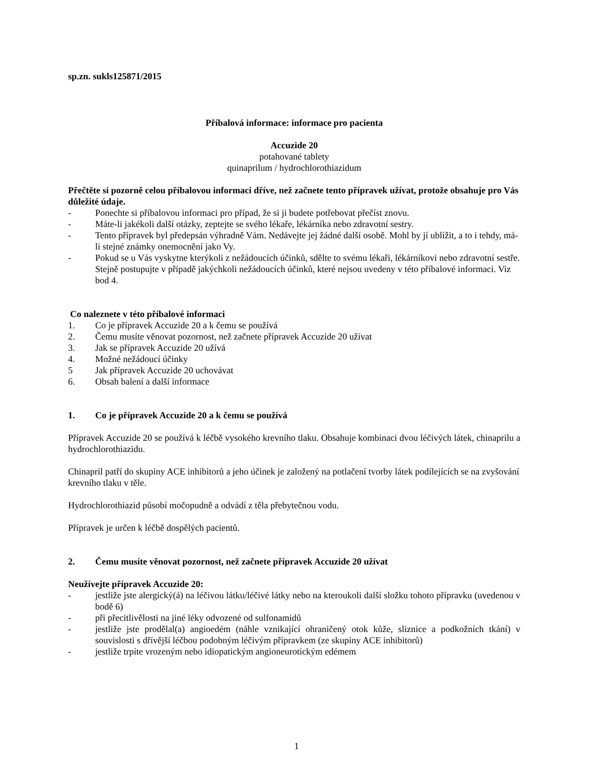sp.zn. sukls125871/2015
Příbalová informace: informace pro pacienta
Accuzide 20
potahované tablety
quinaprilum / hydrochlorothiazidum
Přečtěte si pozorně celou příbalovou informaci dříve, než začnete tento přípravek užívat, protože obsahuje pro Vás důležité údaje.
- Ponechte si příbalovou informaci pro případ, že si ji budete potřebovat přečíst znovu.
- Máte-li jakékoli další otázky, zeptejte se svého lékaře, lékárníka nebo zdravotní sestry.
- Tento přípravek byl předepsán výhradně Vám. Nedávejte jej žádné další osobě. Mohl by jí ublížit, a to i tehdy, má-li stejné známky onemocnění jako Vy.
- Pokud se u Vás vyskytne kterýkoli z nežádoucích účinků, sdělte to svému lékaři, lékárníkovi nebo zdravotní sestře. Stejně postupujte v případě jakýchkoli nežádoucích účinků, které nejsou uvedeny v této příbalové informaci. Viz bod 4.
Co naleznete v této příbalové informaci
1. Co je přípravek Accuzide 20 a k čemu se používá
2. Čemu musíte věnovat pozornost, než začnete přípravek Accuzide 20 užívat
3. Jak se přípravek Accuzide 20 užívá
4. Možné nežádoucí účinky
5 Jak přípravek Accuzide 20 uchovávat
6. Obsah balení a další informace
1. Co je přípravek Accuzide 20 a k čemu se používá
Přípravek Accuzide 20 se používá k léčbě vysokého krevního tlaku. Obsahuje kombinaci dvou léčivých látek, chinaprilu a hydrochlorothiazidu.
Chinapril patří do skupiny ACE inhibitorů a jeho účinek je založený na potlačení tvorby látek podílejících se na zvyšování krevního tlaku v těle.
Hydrochlorothiazid působí močopudně a odvádí z těla přebytečnou vodu.
Přípravek je určen k léčbě dospělých pacientů.
2. Čemu musíte věnovat pozornost, než začnete přípravek Accuzide 20 užívat
Neužívejte přípravek Accuzide 20:
- jestliže jste alergický(á) na léčivou látku/léčivé látky nebo na kteroukoli další složku tohoto přípravku (uvedenou v bodě 6)
- při přecitlivělosti na jiné léky odvozené od sulfonamidů
- jestliže jste prodělal(a) angioedém (náhle vznikající ohraničený otok kůže, sliznice a podkožních tkání) v souvislosti s dřívější léčbou podobným léčivým přípravkem (ze skupiny ACE inhibitorů)
- jestliže trpíte vrozeným nebo idiopatickým angioneurotickým edémem
1